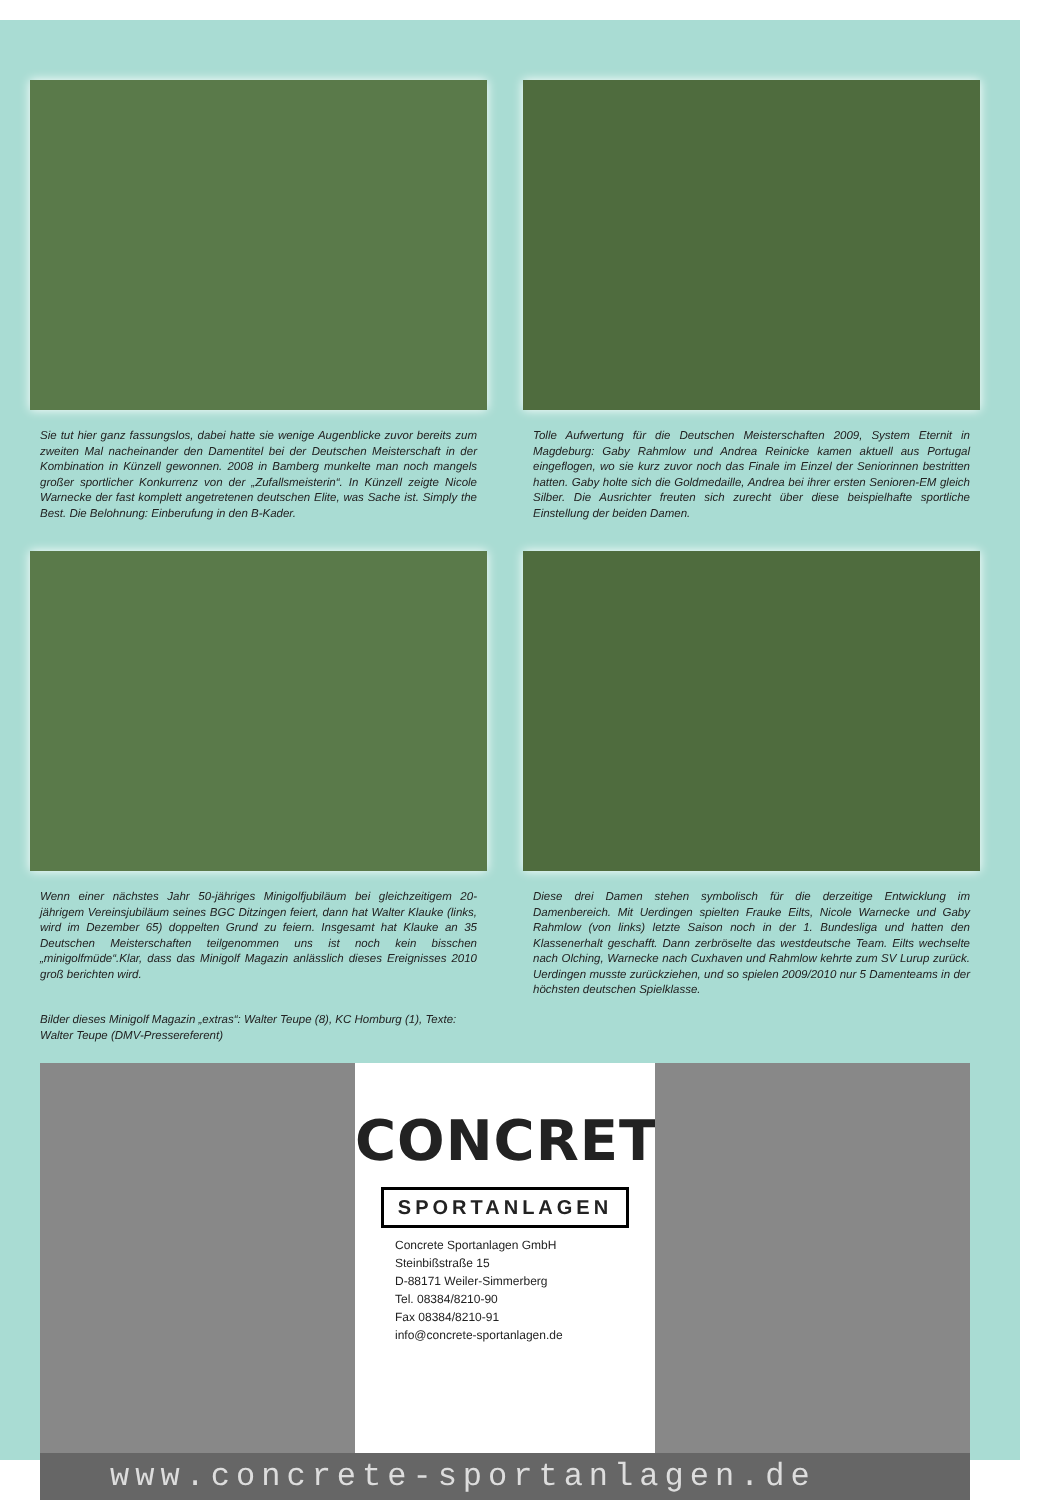Sie tut hier ganz fassungslos, dabei hatte sie wenige Augenblicke zuvor bereits zum zweiten Mal nacheinander den Damentitel bei der Deutschen Meisterschaft in der Kombination in Künzell gewonnen. 2008 in Bamberg munkelte man noch mangels großer sportlicher Konkurrenz von der „Zufallsmeisterin“. In Künzell zeigte Nicole Warnecke der fast komplett angetretenen deutschen Elite, was Sache ist. Simply the Best. Die Belohnung: Einberufung in den B-Kader.
Tolle Aufwertung für die Deutschen Meisterschaften 2009, System Eternit in Magdeburg: Gaby Rahmlow und Andrea Reinicke kamen aktuell aus Portugal eingeflogen, wo sie kurz zuvor noch das Finale im Einzel der Seniorinnen bestritten hatten. Gaby holte sich die Goldmedaille, Andrea bei ihrer ersten Senioren-EM gleich Silber. Die Ausrichter freuten sich zurecht über diese beispielhafte sportliche Einstellung der beiden Damen.
Wenn einer nächstes Jahr 50-jähriges Minigolfjubiläum bei gleichzeitigem 20-jährigem Vereinsjubiläum seines BGC Ditzingen feiert, dann hat Walter Klauke (links, wird im Dezember 65) doppelten Grund zu feiern. Insgesamt hat Klauke an 35 Deutschen Meisterschaften teilgenommen uns ist noch kein bisschen „minigolfmüde“.Klar, dass das Minigolf Magazin anlässlich dieses Ereignisses 2010 groß berichten wird.
Bilder dieses Minigolf Magazin „extras“: Walter Teupe (8), KC Homburg (1), Texte: Walter Teupe (DMV-Pressereferent)
Diese drei Damen stehen symbolisch für die derzeitige Entwicklung im Damenbereich. Mit Uerdingen spielten Frauke Eilts, Nicole Warnecke und Gaby Rahmlow (von links) letzte Saison noch in der 1. Bundesliga und hatten den Klassenerhalt geschafft. Dann zerbröselte das westdeutsche Team. Eilts wechselte nach Olching, Warnecke nach Cuxhaven und Rahmlow kehrte zum SV Lurup zurück. Uerdingen musste zurückziehen, und so spielen 2009/2010 nur 5 Damenteams in der höchsten deutschen Spielklasse.
CONCRETE
SPORTANLAGEN
Concrete Sportanlagen GmbH
Steinbißstraße 15
D-88171 Weiler-Simmerberg
Tel. 08384/8210-90
Fax 08384/8210-91
info@concrete-sportanlagen.de
www.concrete-sportanlagen.de